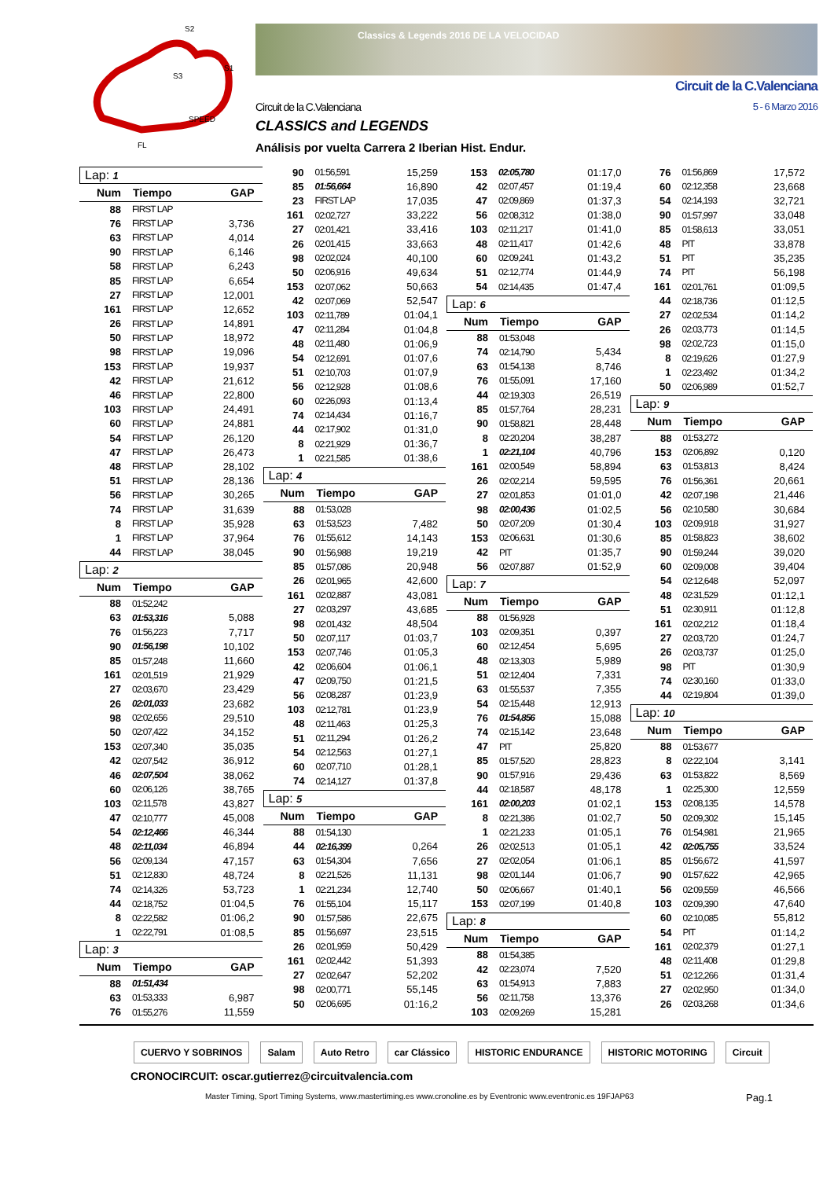S2
S1
S3
SPEED
FL
Classics & Legends 2016 DE LA VELOCIDAD
Circuit de la C.Valenciana
Circuit de la C.Valenciana 5 - 6 Marzo 2016
CLASSICS and LEGENDS
Análisis por vuelta Carrera 2 Iberian Hist. Endur.
Lap: 1
| Num | Tiempo | GAP |
| --- | --- | --- |
| 88 | FIRST LAP | |
| 76 | FIRST LAP | 3,736 |
| 63 | FIRST LAP | 4,014 |
| 90 | FIRST LAP | 6,146 |
| 58 | FIRST LAP | 6,243 |
| 85 | FIRST LAP | 6,654 |
| 27 | FIRST LAP | 12,001 |
| 161 | FIRST LAP | 12,652 |
| 26 | FIRST LAP | 14,891 |
| 50 | FIRST LAP | 18,972 |
| 98 | FIRST LAP | 19,096 |
| 153 | FIRST LAP | 19,937 |
| 42 | FIRST LAP | 21,612 |
| 46 | FIRST LAP | 22,800 |
| 103 | FIRST LAP | 24,491 |
| 60 | FIRST LAP | 24,881 |
| 54 | FIRST LAP | 26,120 |
| 47 | FIRST LAP | 26,473 |
| 48 | FIRST LAP | 28,102 |
| 51 | FIRST LAP | 28,136 |
| 56 | FIRST LAP | 30,265 |
| 74 | FIRST LAP | 31,639 |
| 8 | FIRST LAP | 35,928 |
| 1 | FIRST LAP | 37,964 |
| 44 | FIRST LAP | 38,045 |
Lap: 2
| Num | Tiempo | GAP |
| --- | --- | --- |
| 88 | 01:52,242 | |
| 63 | 01:53,316 | 5,088 |
| 76 | 01:56,223 | 7,717 |
| 90 | 01:56,198 | 10,102 |
| 85 | 01:57,248 | 11,660 |
| 161 | 02:01,519 | 21,929 |
| 27 | 02:03,670 | 23,429 |
| 26 | 02:01,033 | 23,682 |
| 98 | 02:02,656 | 29,510 |
| 50 | 02:07,422 | 34,152 |
| 153 | 02:07,340 | 35,035 |
| 42 | 02:07,542 | 36,912 |
| 46 | 02:07,504 | 38,062 |
| 60 | 02:06,126 | 38,765 |
| 103 | 02:11,578 | 43,827 |
| 47 | 02:10,777 | 45,008 |
| 54 | 02:12,466 | 46,344 |
| 48 | 02:11,034 | 46,894 |
| 56 | 02:09,134 | 47,157 |
| 51 | 02:12,830 | 48,724 |
| 74 | 02:14,326 | 53,723 |
| 44 | 02:18,752 | 01:04,5 |
| 8 | 02:22,582 | 01:06,2 |
| 1 | 02:22,791 | 01:08,5 |
Lap: 3
| Num | Tiempo | GAP |
| --- | --- | --- |
| 88 | 01:51,434 | |
| 63 | 01:53,333 | 6,987 |
| 76 | 01:55,276 | 11,559 |
| 90 | 01:56,591 | 15,259 |
| 85 | 01:56,664 | 16,890 |
| 23 | FIRST LAP | 17,035 |
| 161 | 02:02,727 | 33,222 |
| 27 | 02:01,421 | 33,416 |
| 26 | 02:01,415 | 33,663 |
| 98 | 02:02,024 | 40,100 |
| 50 | 02:06,916 | 49,634 |
| 153 | 02:07,062 | 50,663 |
| 42 | 02:07,069 | 52,547 |
| 103 | 02:11,789 | 01:04,1 |
| 47 | 02:11,284 | 01:04,8 |
| 48 | 02:11,480 | 01:06,9 |
| 54 | 02:12,691 | 01:07,6 |
| 51 | 02:10,703 | 01:07,9 |
| 56 | 02:12,928 | 01:08,6 |
| 60 | 02:26,093 | 01:13,4 |
| 74 | 02:14,434 | 01:16,7 |
| 44 | 02:17,902 | 01:31,0 |
| 8 | 02:21,929 | 01:36,7 |
| 1 | 02:21,585 | 01:38,6 |
Lap: 4
| Num | Tiempo | GAP |
| --- | --- | --- |
| 88 | 01:53,028 | |
| 63 | 01:53,523 | 7,482 |
| 76 | 01:55,612 | 14,143 |
| 90 | 01:56,988 | 19,219 |
| 85 | 01:57,086 | 20,948 |
| 26 | 02:01,965 | 42,600 |
| 161 | 02:02,887 | 43,081 |
| 27 | 02:03,297 | 43,685 |
| 98 | 02:01,432 | 48,504 |
| 50 | 02:07,117 | 01:03,7 |
| 153 | 02:07,746 | 01:05,3 |
| 42 | 02:06,604 | 01:06,1 |
| 47 | 02:09,750 | 01:21,5 |
| 56 | 02:08,287 | 01:23,9 |
| 103 | 02:12,781 | 01:23,9 |
| 48 | 02:11,463 | 01:25,3 |
| 51 | 02:11,294 | 01:26,2 |
| 54 | 02:12,563 | 01:27,1 |
| 60 | 02:07,710 | 01:28,1 |
| 74 | 02:14,127 | 01:37,8 |
Lap: 5
| Num | Tiempo | GAP |
| --- | --- | --- |
| 88 | 01:54,130 | |
| 44 | 02:16,399 | 0,264 |
| 63 | 01:54,304 | 7,656 |
| 8 | 02:21,526 | 11,131 |
| 1 | 02:21,234 | 12,740 |
| 76 | 01:55,104 | 15,117 |
| 90 | 01:57,586 | 22,675 |
| 85 | 01:56,697 | 23,515 |
| 26 | 02:01,959 | 50,429 |
| 161 | 02:02,442 | 51,393 |
| 27 | 02:02,647 | 52,202 |
| 98 | 02:00,771 | 55,145 |
| 50 | 02:06,695 | 01:16,2 |
| 153 | 02:05,780 | 01:17,0 |
| 42 | 02:07,457 | 01:19,4 |
| 47 | 02:09,869 | 01:37,3 |
| 56 | 02:08,312 | 01:38,0 |
| 103 | 02:11,217 | 01:41,0 |
| 48 | 02:11,417 | 01:42,6 |
| 60 | 02:09,241 | 01:43,2 |
| 51 | 02:12,774 | 01:44,9 |
| 54 | 02:14,435 | 01:47,4 |
Lap: 6
| Num | Tiempo | GAP |
| --- | --- | --- |
| 88 | 01:53,048 | |
| 74 | 02:14,790 | 5,434 |
| 63 | 01:54,138 | 8,746 |
| 76 | 01:55,091 | 17,160 |
| 44 | 02:19,303 | 26,519 |
| 85 | 01:57,764 | 28,231 |
| 90 | 01:58,821 | 28,448 |
| 8 | 02:20,204 | 38,287 |
| 1 | 02:21,104 | 40,796 |
| 161 | 02:00,549 | 58,894 |
| 26 | 02:02,214 | 59,595 |
| 27 | 02:01,853 | 01:01,0 |
| 98 | 02:00,436 | 01:02,5 |
| 50 | 02:07,209 | 01:30,4 |
| 153 | 02:06,631 | 01:30,6 |
| 42 | PIT | 01:35,7 |
| 56 | 02:07,887 | 01:52,9 |
Lap: 7
| Num | Tiempo | GAP |
| --- | --- | --- |
| 88 | 01:56,928 | |
| 103 | 02:09,351 | 0,397 |
| 60 | 02:12,454 | 5,695 |
| 48 | 02:13,303 | 5,989 |
| 51 | 02:12,404 | 7,331 |
| 63 | 01:55,537 | 7,355 |
| 54 | 02:15,448 | 12,913 |
| 76 | 01:54,856 | 15,088 |
| 74 | 02:15,142 | 23,648 |
| 47 | PIT | 25,820 |
| 85 | 01:57,520 | 28,823 |
| 90 | 01:57,916 | 29,436 |
| 44 | 02:18,587 | 48,178 |
| 161 | 02:00,203 | 01:02,1 |
| 8 | 02:21,386 | 01:02,7 |
| 1 | 02:21,233 | 01:05,1 |
| 26 | 02:02,513 | 01:05,1 |
| 27 | 02:02,054 | 01:06,1 |
| 98 | 02:01,144 | 01:06,7 |
| 50 | 02:06,667 | 01:40,1 |
| 153 | 02:07,199 | 01:40,8 |
Lap: 8
| Num | Tiempo | GAP |
| --- | --- | --- |
| 88 | 01:54,385 | |
| 42 | 02:23,074 | 7,520 |
| 63 | 01:54,913 | 7,883 |
| 56 | 02:11,758 | 13,376 |
| 103 | 02:09,269 | 15,281 |
| 76 | 01:56,869 | 17,572 |
| 60 | 02:12,358 | 23,668 |
| 54 | 02:14,193 | 32,721 |
| 90 | 01:57,997 | 33,048 |
| 85 | 01:58,613 | 33,051 |
| 48 | PIT | 33,878 |
| 51 | PIT | 35,235 |
| 74 | PIT | 56,198 |
| 161 | 02:01,761 | 01:09,5 |
| 44 | 02:18,736 | 01:12,5 |
| 27 | 02:02,534 | 01:14,2 |
| 26 | 02:03,773 | 01:14,5 |
| 98 | 02:02,723 | 01:15,0 |
| 8 | 02:19,626 | 01:27,9 |
| 1 | 02:23,492 | 01:34,2 |
| 50 | 02:06,989 | 01:52,7 |
Lap: 9
| Num | Tiempo | GAP |
| --- | --- | --- |
| 88 | 01:53,272 | |
| 153 | 02:06,892 | 0,120 |
| 63 | 01:53,813 | 8,424 |
| 76 | 01:56,361 | 20,661 |
| 42 | 02:07,198 | 21,446 |
| 56 | 02:10,580 | 30,684 |
| 103 | 02:09,918 | 31,927 |
| 85 | 01:58,823 | 38,602 |
| 90 | 01:59,244 | 39,020 |
| 60 | 02:09,008 | 39,404 |
| 54 | 02:12,648 | 52,097 |
| 48 | 02:31,529 | 01:12,1 |
| 51 | 02:30,911 | 01:12,8 |
| 161 | 02:02,212 | 01:18,4 |
| 27 | 02:03,720 | 01:24,7 |
| 26 | 02:03,737 | 01:25,0 |
| 98 | PIT | 01:30,9 |
| 74 | 02:30,160 | 01:33,0 |
| 44 | 02:19,804 | 01:39,0 |
Lap: 10
| Num | Tiempo | GAP |
| --- | --- | --- |
| 88 | 01:53,677 | |
| 8 | 02:22,104 | 3,141 |
| 63 | 01:53,822 | 8,569 |
| 1 | 02:25,300 | 12,559 |
| 153 | 02:08,135 | 14,578 |
| 50 | 02:09,302 | 15,145 |
| 76 | 01:54,981 | 21,965 |
| 42 | 02:05,755 | 33,524 |
| 85 | 01:56,672 | 41,597 |
| 90 | 01:57,622 | 42,965 |
| 56 | 02:09,559 | 46,566 |
| 103 | 02:09,390 | 47,640 |
| 60 | 02:10,085 | 55,812 |
| 54 | PIT | 01:14,2 |
| 161 | 02:02,379 | 01:27,1 |
| 48 | 02:11,408 | 01:29,8 |
| 51 | 02:12,266 | 01:31,4 |
| 27 | 02:02,950 | 01:34,0 |
| 26 | 02:03,268 | 01:34,6 |
CUERVO Y SOBRINOS Salam Auto Retro car Clássico HISTORIC ENDURANCE HISTORIC MOTORING Circuit
CRONOCIRCUIT: oscar.gutierrez@circuitvalencia.com
Master Timing, Sport Timing Systems, www.mastertiming.es www.cronoline.es by Eventronic www.eventronic.es 19FJAP63 Pag.1